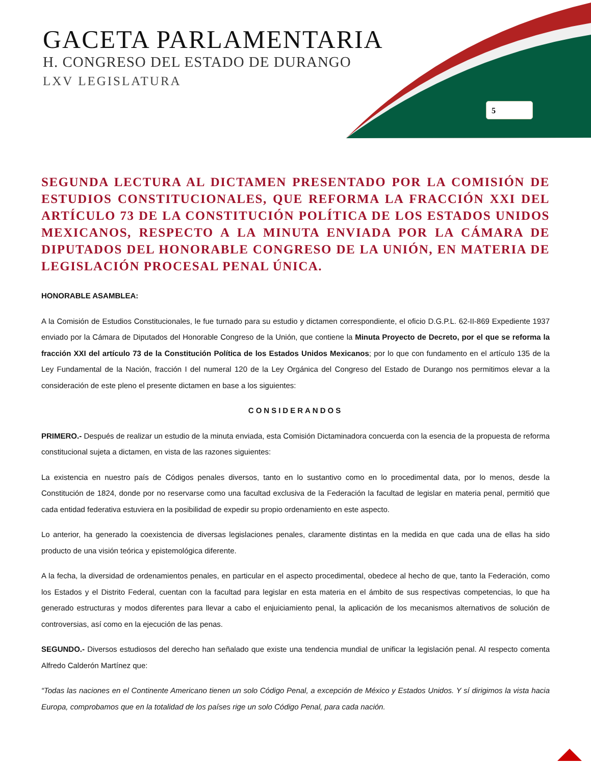GACETA PARLAMENTARIA
H. CONGRESO DEL ESTADO DE DURANGO
LXV LEGISLATURA
5
SEGUNDA LECTURA AL DICTAMEN PRESENTADO POR LA COMISIÓN DE ESTUDIOS CONSTITUCIONALES, QUE REFORMA LA FRACCIÓN XXI DEL ARTÍCULO 73 DE LA CONSTITUCIÓN POLÍTICA DE LOS ESTADOS UNIDOS MEXICANOS, RESPECTO A LA MINUTA ENVIADA POR LA CÁMARA DE DIPUTADOS DEL HONORABLE CONGRESO DE LA UNIÓN, EN MATERIA DE LEGISLACIÓN PROCESAL PENAL ÚNICA.
HONORABLE ASAMBLEA:
A la Comisión de Estudios Constitucionales, le fue turnado para su estudio y dictamen correspondiente, el oficio D.G.P.L. 62-II-869 Expediente 1937 enviado por la Cámara de Diputados del Honorable Congreso de la Unión, que contiene la Minuta Proyecto de Decreto, por el que se reforma la fracción XXI del artículo 73 de la Constitución Política de los Estados Unidos Mexicanos; por lo que con fundamento en el artículo 135 de la Ley Fundamental de la Nación, fracción I del numeral 120 de la Ley Orgánica del Congreso del Estado de Durango nos permitimos elevar a la consideración de este pleno el presente dictamen en base a los siguientes:
CONSIDERANDOS
PRIMERO.- Después de realizar un estudio de la minuta enviada, esta Comisión Dictaminadora concuerda con la esencia de la propuesta de reforma constitucional sujeta a dictamen, en vista de las razones siguientes:
La existencia en nuestro país de Códigos penales diversos, tanto en lo sustantivo como en lo procedimental data, por lo menos, desde la Constitución de 1824, donde por no reservarse como una facultad exclusiva de la Federación la facultad de legislar en materia penal, permitió que cada entidad federativa estuviera en la posibilidad de expedir su propio ordenamiento en este aspecto.
Lo anterior, ha generado la coexistencia de diversas legislaciones penales, claramente distintas en la medida en que cada una de ellas ha sido producto de una visión teórica y epistemológica diferente.
A la fecha, la diversidad de ordenamientos penales, en particular en el aspecto procedimental, obedece al hecho de que, tanto la Federación, como los Estados y el Distrito Federal, cuentan con la facultad para legislar en esta materia en el ámbito de sus respectivas competencias, lo que ha generado estructuras y modos diferentes para llevar a cabo el enjuiciamiento penal, la aplicación de los mecanismos alternativos de solución de controversias, así como en la ejecución de las penas.
SEGUNDO.- Diversos estudiosos del derecho han señalado que existe una tendencia mundial de unificar la legislación penal. Al respecto comenta Alfredo Calderón Martínez que:
“Todas las naciones en el Continente Americano tienen un solo Código Penal, a excepción de México y Estados Unidos. Y sí dirigimos la vista hacia Europa, comprobamos que en la totalidad de los países rige un solo Código Penal, para cada nación.